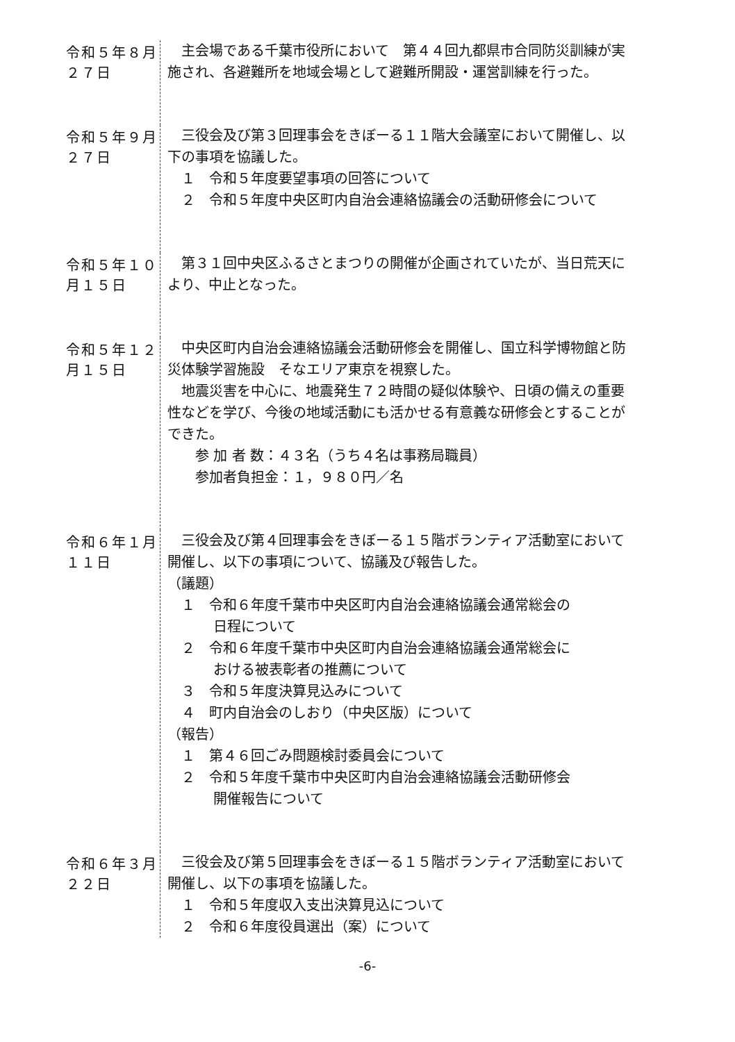令和５年８月２７日
主会場である千葉市役所において　第４４回九都県市合同防災訓練が実施され、各避難所を地域会場として避難所開設・運営訓練を行った。
令和５年９月２７日
三役会及び第３回理事会をきぼーる１１階大会議室において開催し、以下の事項を協議した。
１　令和５年度要望事項の回答について
２　令和５年度中央区町内自治会連絡協議会の活動研修会について
令和５年１０月１５日
第３１回中央区ふるさとまつりの開催が企画されていたが、当日荒天により、中止となった。
令和５年１２月１５日
中央区町内自治会連絡協議会活動研修会を開催し、国立科学博物館と防災体験学習施設　そなエリア東京を視察した。
地震災害を中心に、地震発生７２時間の疑似体験や、日頃の備えの重要性などを学び、今後の地域活動にも活かせる有意義な研修会とすることができた。
参 加 者 数：４３名（うち４名は事務局職員）
参加者負担金：１，９８０円／名
令和６年１月１１日
三役会及び第４回理事会をきぼーる１５階ボランティア活動室において開催し、以下の事項について、協議及び報告した。
（議題）
１　令和６年度千葉市中央区町内自治会連絡協議会通常総会の
日程について
２　令和６年度千葉市中央区町内自治会連絡協議会通常総会に
おける被表彰者の推薦について
３　令和５年度決算見込みについて
４　町内自治会のしおり（中央区版）について
（報告）
１　第４６回ごみ問題検討委員会について
２　令和５年度千葉市中央区町内自治会連絡協議会活動研修会
開催報告について
令和６年３月２２日
三役会及び第５回理事会をきぼーる１５階ボランティア活動室において開催し、以下の事項を協議した。
１　令和５年度収入支出決算見込について
２　令和６年度役員選出（案）について
-6-